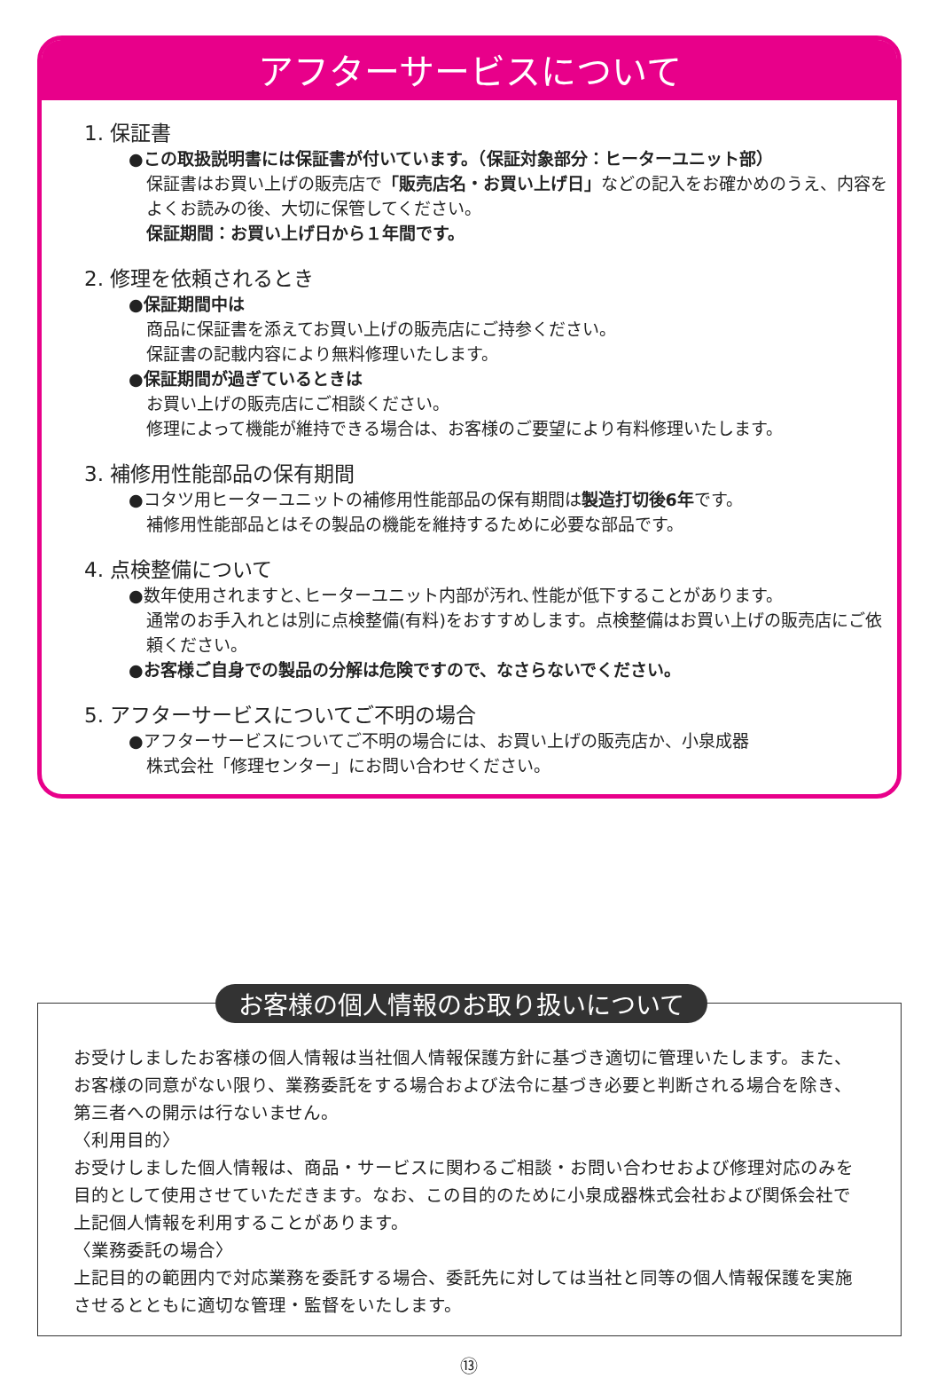アフターサービスについて
1. 保証書
●この取扱説明書には保証書が付いています。（保証対象部分：ヒーターユニット部）
保証書はお買い上げの販売店で「販売店名・お買い上げ日」などの記入をお確かめのうえ、内容をよくお読みの後、大切に保管してください。
保証期間：お買い上げ日から１年間です。
2. 修理を依頼されるとき
●保証期間中は
商品に保証書を添えてお買い上げの販売店にご持参ください。
保証書の記載内容により無料修理いたします。
●保証期間が過ぎているときは
お買い上げの販売店にご相談ください。
修理によって機能が維持できる場合は、お客様のご要望により有料修理いたします。
3. 補修用性能部品の保有期間
●コタツ用ヒーターユニットの補修用性能部品の保有期間は製造打切後6年です。
補修用性能部品とはその製品の機能を維持するために必要な部品です。
4. 点検整備について
●数年使用されますと､ヒーターユニット内部が汚れ､性能が低下することがあります。
通常のお手入れとは別に点検整備(有料)をおすすめします。点検整備はお買い上げの販売店にご依頼ください。
●お客様ご自身での製品の分解は危険ですので、なさらないでください。
5. アフターサービスについてご不明の場合
●アフターサービスについてご不明の場合には、お買い上げの販売店か、小泉成器
株式会社「修理センター」にお問い合わせください。
お客様の個人情報のお取り扱いについて
お受けしましたお客様の個人情報は当社個人情報保護方針に基づき適切に管理いたします。また、お客様の同意がない限り、業務委託をする場合および法令に基づき必要と判断される場合を除き、第三者への開示は行ないません。
〈利用目的〉
お受けしました個人情報は、商品・サービスに関わるご相談・お問い合わせおよび修理対応のみを目的として使用させていただきます。なお、この目的のために小泉成器株式会社および関係会社で上記個人情報を利用することがあります。
〈業務委託の場合〉
上記目的の範囲内で対応業務を委託する場合、委託先に対しては当社と同等の個人情報保護を実施させるとともに適切な管理・監督をいたします。
⑬